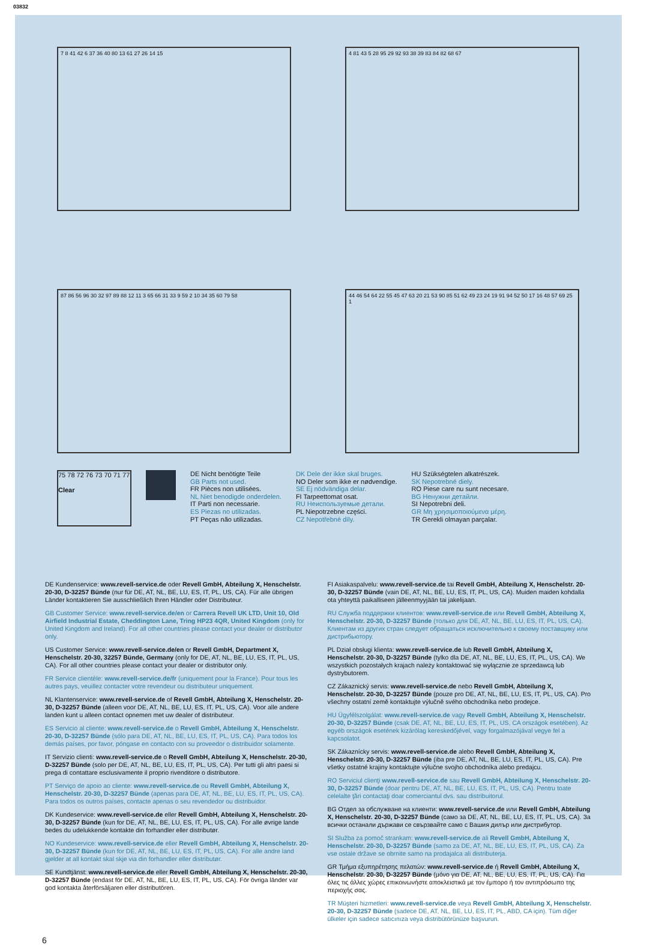03832
7 8 41 42 6 37 36 40 80 13 61 27 26 14 15
4 81 43 5 28 95 29 92 93 38 39 83 84 82 68 67
87 86 56 96 30 32 97 89 88 12 11 3 65 66 31 33 9 59 2 10 34 35 60 79 58
44 46 54 64 22 55 45 47 63 20 21 53 90 85 51 62 49 23 24 19 91 94 52 50 17 16 48 57 69 25 1
75 78 72 76 73 70 71 77
Clear
DE Nicht benötigte Teile
GB Parts not used.
FR Pièces non utilisées.
NL Niet benodigde onderdelen.
IT Parti non necessarie.
ES Piezas no utilizadas.
PT Peças não utilizadas.
DK Dele der ikke skal bruges.
NO Deler som ikke er nødvendige.
SE Ej nödvändiga delar.
FI Tarpeettomat osat.
RU Неиспользуемые детали.
PL Niepotrzebne części.
CZ Nepotřebné díly.
HU Szükségtelen alkatrészek.
SK Nepotrebné diely.
RO Piese care nu sunt necesare.
BG Ненужни детайли.
SI Nepotrebni deli.
GR Μη χρησιμοποιούμενα μέρη.
TR Gerekli olmayan parçalar.
DE Kundenservice: www.revell-service.de oder Revell GmbH, Abteilung X, Henschelstr. 20-30, D-32257 Bünde (nur für DE, AT, NL, BE, LU, ES, IT, PL, US, CA). Für alle übrigen Länder kontaktieren Sie ausschließlich Ihren Händler oder Distributeur.
GB Customer Service: www.revell-service.de/en or Carrera Revell UK LTD, Unit 10, Old Airfield Industrial Estate, Cheddington Lane, Tring HP23 4QR, United Kingdom (only for United Kingdom and Ireland). For all other countries please contact your dealer or distributor only.
US Customer Service: www.revell-service.de/en or Revell GmbH, Department X, Henschelstr. 20-30, 32257 Bünde, Germany (only for DE, AT, NL, BE, LU, ES, IT, PL, US, CA). For all other countries please contact your dealer or distributor only.
FR Service clientèle: www.revell-service.de/fr (uniquement pour la France). Pour tous les autres pays, veuillez contacter votre revendeur ou distributeur uniquement.
NL Klantenservice: www.revell-service.de of Revell GmbH, Abteilung X, Henschelstr. 20-30, D-32257 Bünde (alleen voor DE, AT, NL, BE, LU, ES, IT, PL, US, CA). Voor alle andere landen kunt u alleen contact opnemen met uw dealer of distributeur.
ES Servicio al cliente: www.revell-service.de o Revell GmbH, Abteilung X, Henschelstr. 20-30, D-32257 Bünde (sólo para DE, AT, NL, BE, LU, ES, IT, PL, US, CA). Para todos los demás países, por favor, póngase en contacto con su proveedor o distribuidor solamente.
IT Servizio clienti: www.revell-service.de o Revell GmbH, Abteilung X, Henschelstr. 20-30, D-32257 Bünde (solo per DE, AT, NL, BE, LU, ES, IT, PL, US, CA). Per tutti gli altri paesi si prega di contattare esclusivamente il proprio rivenditore o distributore.
PT Serviço de apoio ao cliente: www.revell-service.de ou Revell GmbH, Abteilung X, Henschelstr. 20-30, D-32257 Bünde (apenas para DE, AT, NL, BE, LU, ES, IT, PL, US, CA). Para todos os outros países, contacte apenas o seu revendedor ou distribuidor.
DK Kundeservice: www.revell-service.de eller Revell GmbH, Abteilung X, Henschelstr. 20-30, D-32257 Bünde (kun for DE, AT, NL, BE, LU, ES, IT, PL, US, CA). For alle øvrige lande bedes du udelukkende kontakte din forhandler eller distributør.
NO Kundeservice: www.revell-service.de eller Revell GmbH, Abteilung X, Henschelstr. 20-30, D-32257 Bünde (kun for DE, AT, NL, BE, LU, ES, IT, PL, US, CA). For alle andre land gjelder at all kontakt skal skje via din forhandler eller distributør.
SE Kundtjänst: www.revell-service.de eller Revell GmbH, Abteilung X, Henschelstr. 20-30, D-32257 Bünde (endast för DE, AT, NL, BE, LU, ES, IT, PL, US, CA). För övriga länder var god kontakta återförsäljaren eller distributören.
FI Asiakaspalvelu: www.revell-service.de tai Revell GmbH, Abteilung X, Henschelstr. 20-30, D-32257 Bünde (vain DE, AT, NL, BE, LU, ES, IT, PL, US, CA). Muiden maiden kohdalla ota yhteyttä paikalliseen jälleenmyyjään tai jakelijaan.
RU Служба поддержки клиентов: www.revell-service.de или Revell GmbH, Abteilung X, Henschelstr. 20-30, D-32257 Bünde (только для DE, AT, NL, BE, LU, ES, IT, PL, US, CA). Клиентам из других стран следует обращаться исключительно к своему поставщику или дистрибьютору.
PL Dział obsługi klienta: www.revell-service.de lub Revell GmbH, Abteilung X, Henschelstr. 20-30, D-32257 Bünde (tylko dla DE, AT, NL, BE, LU, ES, IT, PL, US, CA). We wszystkich pozostałych krajach należy kontaktować się wyłącznie ze sprzedawcą lub dystrybutorem.
CZ Zákaznický servis: www.revell-service.de nebo Revell GmbH, Abteilung X, Henschelstr. 20-30, D-32257 Bünde (pouze pro DE, AT, NL, BE, LU, ES, IT, PL, US, CA). Pro všechny ostatní země kontaktujte výlučně svého obchodníka nebo prodejce.
HU Ügyfélszolgálat: www.revell-service.de vagy Revell GmbH, Abteilung X, Henschelstr. 20-30, D-32257 Bünde (csak DE, AT, NL, BE, LU, ES, IT, PL, US, CA országok esetében). Az egyéb országok esetének kizárólag kereskedőjével, vagy forgalmazójával vegye fel a kapcsolatot.
SK Zákaznícky servis: www.revell-service.de alebo Revell GmbH, Abteilung X, Henschelstr. 20-30, D-32257 Bünde (iba pre DE, AT, NL, BE, LU, ES, IT, PL, US, CA). Pre všetky ostatné krajiny kontaktujte výlučne svojho obchodníka alebo predajcu.
RO Serviciul clienţi www.revell-service.de sau Revell GmbH, Abteilung X, Henschelstr. 20-30, D-32257 Bünde (doar pentru DE, AT, NL, BE, LU, ES, IT, PL, US, CA). Pentru toate celelalte ţări contactaţi doar comerciantul dvs. sau distribuitorul.
BG Отдел за обслужване на клиенти: www.revell-service.de или Revell GmbH, Abteilung X, Henschelstr. 20-30, D-32257 Bünde (само за DE, AT, NL, BE, LU, ES, IT, PL, US, CA). За всички останали държави се свързвайте само с Вашия дилър или дистрибутор.
SI Služba za pomoč strankam: www.revell-service.de ali Revell GmbH, Abteilung X, Henschelstr. 20-30, D-32257 Bünde (samo za DE, AT, NL, BE, LU, ES, IT, PL, US, CA). Za vse ostale države se obrnite samo na prodajalca ali distributerja.
GR Τμήμα εξυπηρέτησης πελατών: www.revell-service.de ή Revell GmbH, Abteilung X, Henschelstr. 20-30, D-32257 Bünde (μόνο για DE, AT, NL, BE, LU, ES, IT, PL, US, CA). Για όλες τις άλλες χώρες επικοινωνήστε αποκλειστικά με τον έμπορο ή τον αντιπρόσωπο της περιοχής σας.
TR Müşteri hizmetleri: www.revell-service.de veya Revell GmbH, Abteilung X, Henschelstr. 20-30, D-32257 Bünde (sadece DE, AT, NL, BE, LU, ES, IT, PL, ABD, CA için). Tüm diğer ülkeler için sadece satıcınıza veya distribütörünüze başvurun.
6